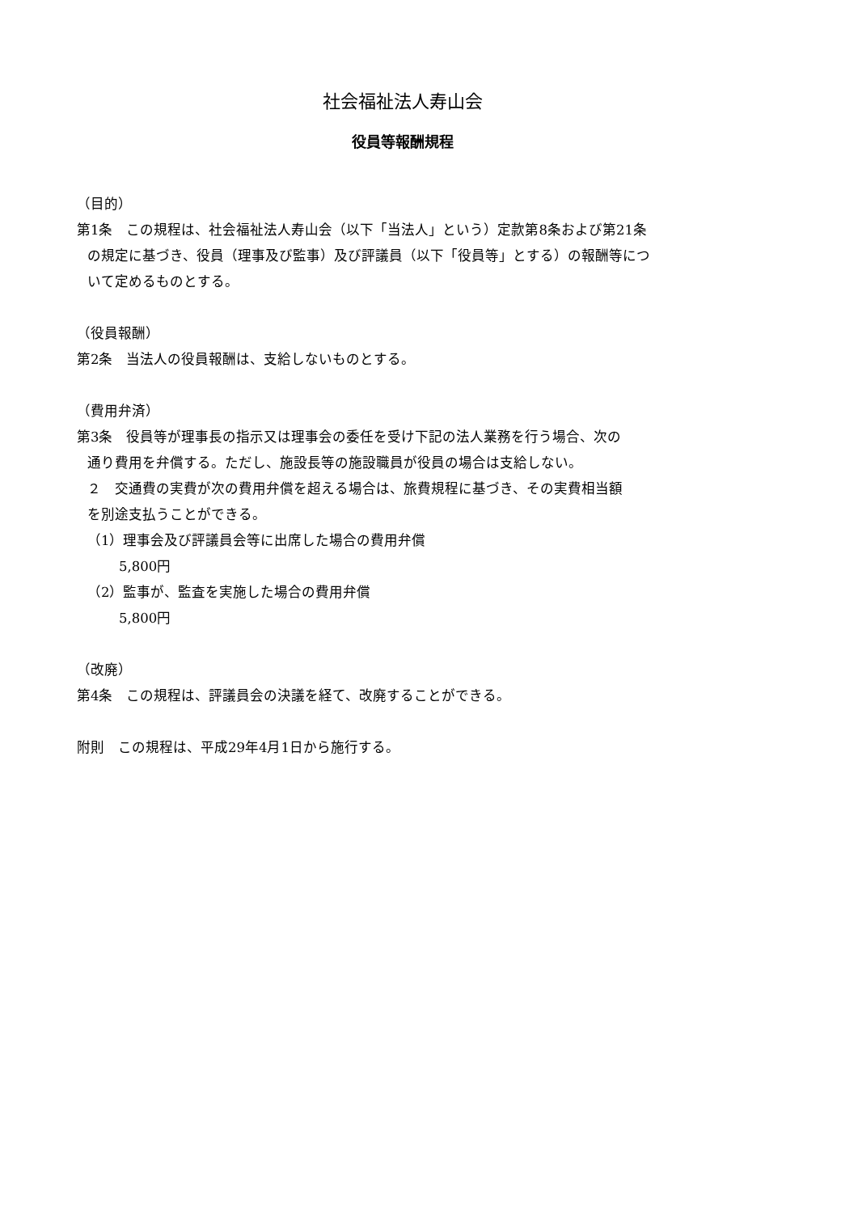社会福祉法人寿山会
役員等報酬規程
（目的）
第1条　この規程は、社会福祉法人寿山会（以下「当法人」という）定款第8条および第21条
の規定に基づき、役員（理事及び監事）及び評議員（以下「役員等」とする）の報酬等につ
いて定めるものとする。
（役員報酬）
第2条　当法人の役員報酬は、支給しないものとする。
（費用弁済）
第3条　役員等が理事長の指示又は理事会の委任を受け下記の法人業務を行う場合、次の
通り費用を弁償する。ただし、施設長等の施設職員が役員の場合は支給しない。
２　交通費の実費が次の費用弁償を超える場合は、旅費規程に基づき、その実費相当額
を別途支払うことができる。
（1）理事会及び評議員会等に出席した場合の費用弁償
5,800円
（2）監事が、監査を実施した場合の費用弁償
5,800円
（改廃）
第4条　この規程は、評議員会の決議を経て、改廃することができる。
附則　この規程は、平成29年4月1日から施行する。